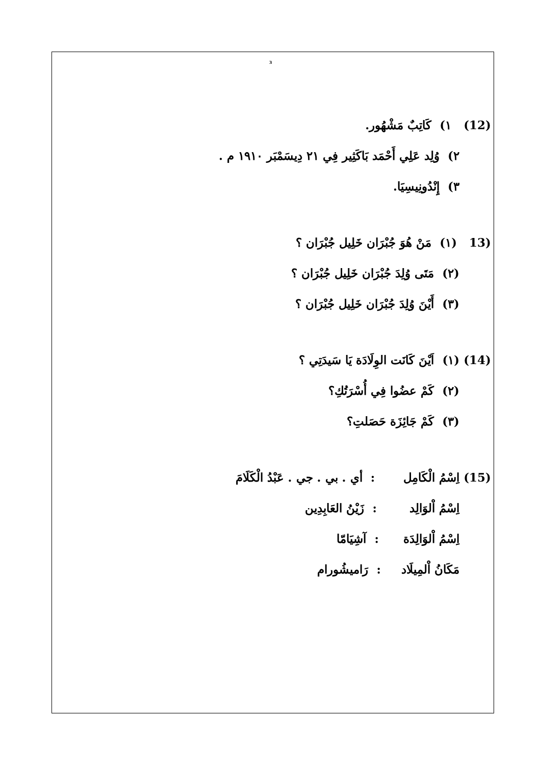3
(12) ١) كَاتِبٌ مَشْهُور.
٢) وُلِد عَلِي أَحْمَد بَاكَثِير فِي ٢١ دِيسَمْبَر ١٩١٠ م .
٣) إِنْدُونِيسِيَا.
(13 (١) مَنْ هُوَ جُبْرَان خَلِيل جُبْرَان ؟
(٢) مَتَى وُلِدَ جُبْرَان خَلِيل جُبْرَان ؟
(٣) أَيْنَ وُلِدَ جُبْرَان خَلِيل جُبْرَان ؟
(14) (١) اَيْنَ كَانَت الوِلَادَة يَا سَيدَتِي ؟
(٢) كَمْ عضُوا فِي أُسْرَتُكِ؟
(٣) كَمْ جَائِزَة حَصَلتِ؟
(15) اِسْمُ الْكَامِل : أي . بي . جي . عَبْدُ الْكَلَامَ
اِسْمُ اْلوَالِد : زَيْنُ العَابِدِين
اِسْمُ اْلوَالِدَة : آشِيَامّا
مَكَانُ اْلمِيلَاد : رَاميشُورام